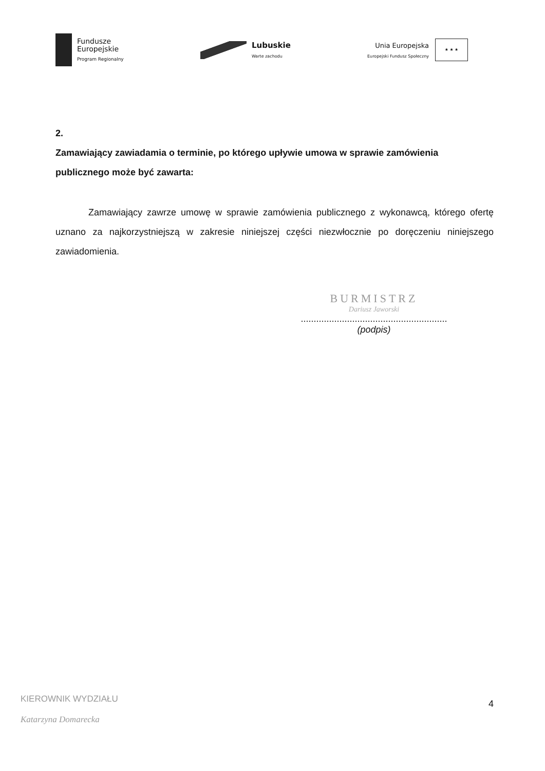Fundusze
Europejskie
Program Regionalny
Lubuskie
Warte zachodu
Unia Europejska
Europejski Fundusz Społeczny
★ ★ ★
2.
Zamawiający zawiadamia o terminie, po którego upływie umowa w sprawie zamówienia publicznego może być zawarta:
Zamawiający zawrze umowę w sprawie zamówienia publicznego z wykonawcą, którego ofertę uznano za najkorzystniejszą w zakresie niniejszej części niezwłocznie po doręczeniu niniejszego zawiadomienia.
BURMISTRZ
Dariusz Jaworski
.........................................................
(podpis)
KIEROWNIK WYDZIAŁU
Katarzyna Domarecka
4